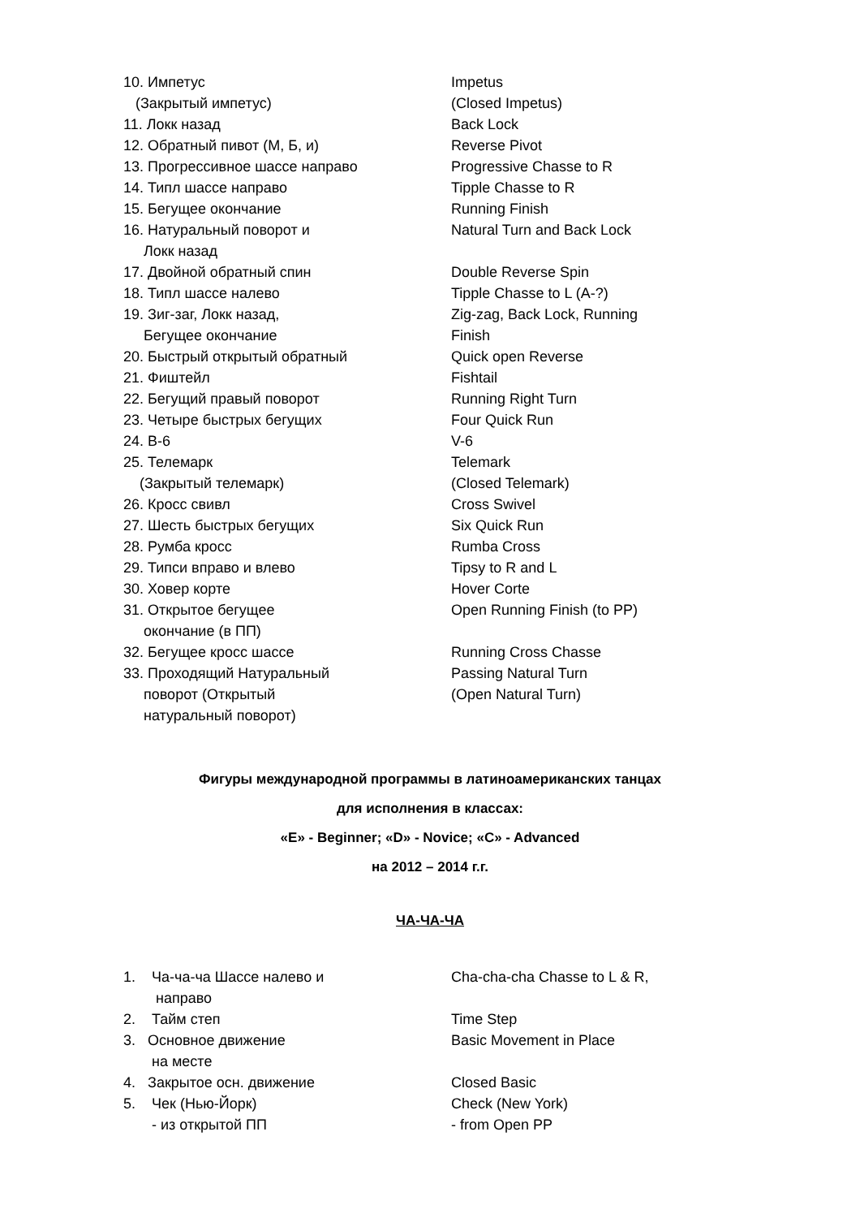10. Импетус Impetus
(Закрытый импетус) (Closed Impetus)
11. Локк назад Back Lock
12. Обратный пивот (М, Б, и) Reverse Pivot
13. Прогрессивное шассе направо Progressive Chasse to R
14. Типл шассе направо Tipple Chasse to R
15. Бегущее окончание Running Finish
16. Натуральный поворот и Natural Turn and Back Lock
Локк назад
17. Двойной обратный спин Double Reverse Spin
18. Типл шассе налево Tipple Chasse to L (A-?)
19. Зиг-заг, Локк назад, Zig-zag, Back Lock, Running
Бегущее окончание Finish
20. Быстрый открытый обратный Quick open Reverse
21. Фиштейл Fishtail
22. Бегущий правый поворот Running Right Turn
23. Четыре быстрых бегущих Four Quick Run
24. В-6 V-6
25. Телемарк Telemark
(Закрытый телемарк) (Closed Telemark)
26. Кросс свивл Cross Swivel
27. Шесть быстрых бегущих Six Quick Run
28. Румба кросс Rumba Cross
29. Типси вправо и влево Tipsy to R and L
30. Ховер корте Hover Corte
31. Открытое бегущее Open Running Finish (to PP)
окончание (в ПП)
32. Бегущее кросс шассе Running Cross Chasse
33. Проходящий Натуральный Passing Natural Turn
поворот (Открытый (Open Natural Turn)
натуральный поворот)
Фигуры международной программы в латиноамериканских танцах
для исполнения в классах:
«E» - Beginner; «D» - Novice; «C» - Advanced
на 2012 – 2014 г.г.
ЧА-ЧА-ЧА
1. Ча-ча-ча Шассе налево и Cha-cha-cha Chasse to L & R,
направо
2. Тайм степ Time Step
3. Основное движение Basic Movement in Place
на месте
4. Закрытое осн. движение Closed Basic
5. Чек (Нью-Йорк) Check (New York)
- из открытой ПП - from Open PP